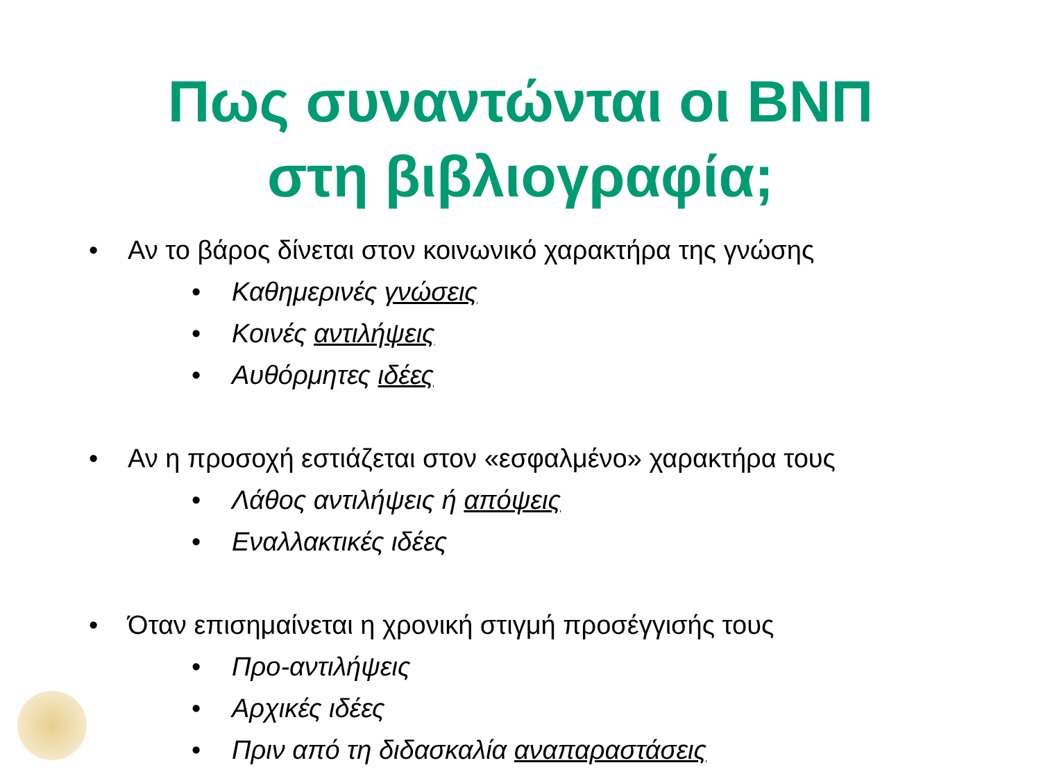Πως συναντώνται οι ΒΝΠ
στη βιβλιογραφία;
• Αν το βάρος δίνεται στον κοινωνικό χαρακτήρα της γνώσης
• Καθημερινές γνώσεις
• Κοινές αντιλήψεις
• Αυθόρμητες ιδέες
• Αν η προσοχή εστιάζεται στον «εσφαλμένο» χαρακτήρα τους
• Λάθος αντιλήψεις ή απόψεις
• Εναλλακτικές ιδέες
• Όταν επισημαίνεται η χρονική στιγμή προσέγγισής τους
• Προ-αντιλήψεις
• Αρχικές ιδέες
• Πριν από τη διδασκαλία αναπαραστάσεις